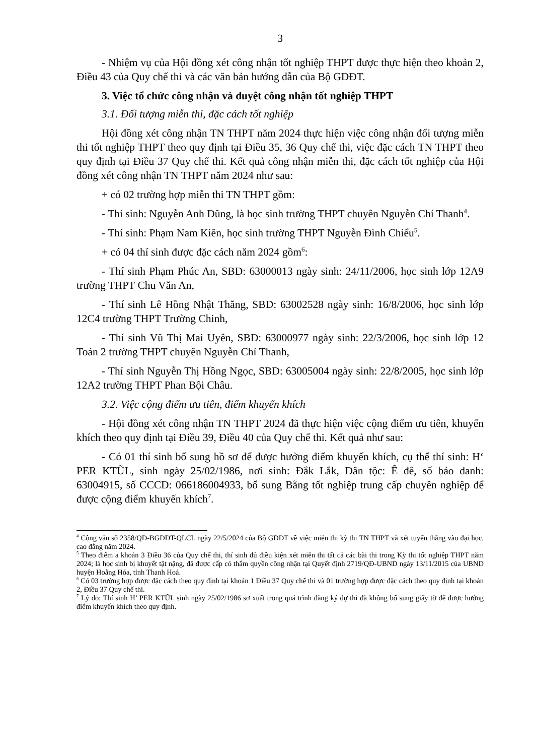3
- Nhiệm vụ của Hội đồng xét công nhận tốt nghiệp THPT được thực hiện theo khoản 2, Điều 43 của Quy chế thi và các văn bản hướng dẫn của Bộ GDĐT.
3. Việc tổ chức công nhận và duyệt công nhận tốt nghiệp THPT
3.1. Đối tượng miễn thi, đặc cách tốt nghiệp
Hội đồng xét công nhận TN THPT năm 2024 thực hiện việc công nhận đối tượng miễn thi tốt nghiệp THPT theo quy định tại Điều 35, 36 Quy chế thi, việc đặc cách TN THPT theo quy định tại Điều 37 Quy chế thi. Kết quả công nhận miễn thi, đặc cách tốt nghiệp của Hội đồng xét công nhận TN THPT năm 2024 như sau:
+ có 02 trường hợp miễn thi TN THPT gồm:
- Thí sinh: Nguyễn Anh Dũng, là học sinh trường THPT chuyên Nguyễn Chí Thanh<sup>4</sup>.
- Thí sinh: Phạm Nam Kiên, học sinh trường THPT Nguyễn Đình Chiểu<sup>5</sup>.
+ có 04 thí sinh được đặc cách năm 2024 gồm<sup>6</sup>:
- Thí sinh Phạm Phúc An, SBD: 63000013 ngày sinh: 24/11/2006, học sinh lớp 12A9 trường THPT Chu Văn An,
- Thí sinh Lê Hồng Nhật Thăng, SBD: 63002528 ngày sinh: 16/8/2006, học sinh lớp 12C4 trường THPT Trường Chinh,
- Thí sinh Vũ Thị Mai Uyên, SBD: 63000977 ngày sinh: 22/3/2006, học sinh lớp 12 Toán 2 trường THPT chuyên Nguyễn Chí Thanh,
- Thí sinh Nguyễn Thị Hồng Ngọc, SBD: 63005004 ngày sinh: 22/8/2005, học sinh lớp 12A2 trường THPT Phan Bội Châu.
3.2. Việc cộng điểm ưu tiên, điểm khuyến khích
- Hội đồng xét công nhận TN THPT 2024 đã thực hiện việc cộng điểm ưu tiên, khuyến khích theo quy định tại Điều 39, Điều 40 của Quy chế thi. Kết quả như sau:
- Có 01 thí sinh bổ sung hồ sơ để được hưởng điểm khuyến khích, cụ thể thí sinh: H‘ PER KTŨL, sinh ngày 25/02/1986, nơi sinh: Đắk Lắk, Dân tộc: Ê đê, số báo danh: 63004915, số CCCD: 066186004933, bổ sung Bằng tốt nghiệp trung cấp chuyên nghiệp để được cộng điểm khuyến khích<sup>7</sup>.
<sup>4</sup> Công văn số 2358/QĐ-BGDĐT-QLCL ngày 22/5/2024 của Bộ GDĐT về việc miễn thi kỳ thi TN THPT và xét tuyển thẳng vào đại học, cao đẳng năm 2024.
<sup>5</sup> Theo điểm a khoản 3 Điều 36 của Quy chế thi, thí sinh đủ điều kiện xét miễn thi tất cả các bài thi trong Kỳ thi tốt nghiệp THPT năm 2024; là học sinh bị khuyết tật nặng, đã được cấp có thẩm quyền công nhận tại Quyết định 2719/QĐ-UBND ngày 13/11/2015 của UBND huyện Hoằng Hóa, tỉnh Thanh Hoá.
<sup>6</sup> Có 03 trường hợp được đặc cách theo quy định tại khoản 1 Điều 37 Quy chế thi và 01 trường hợp được đặc cách theo quy định tại khoản 2, Điều 37 Quy chế thi.
<sup>7</sup> Lý do: Thí sinh H’ PER KTŨL sinh ngày 25/02/1986 sơ xuất trong quá trình đăng ký dự thi đã không bổ sung giấy tờ để được hưởng điểm khuyến khích theo quy định.